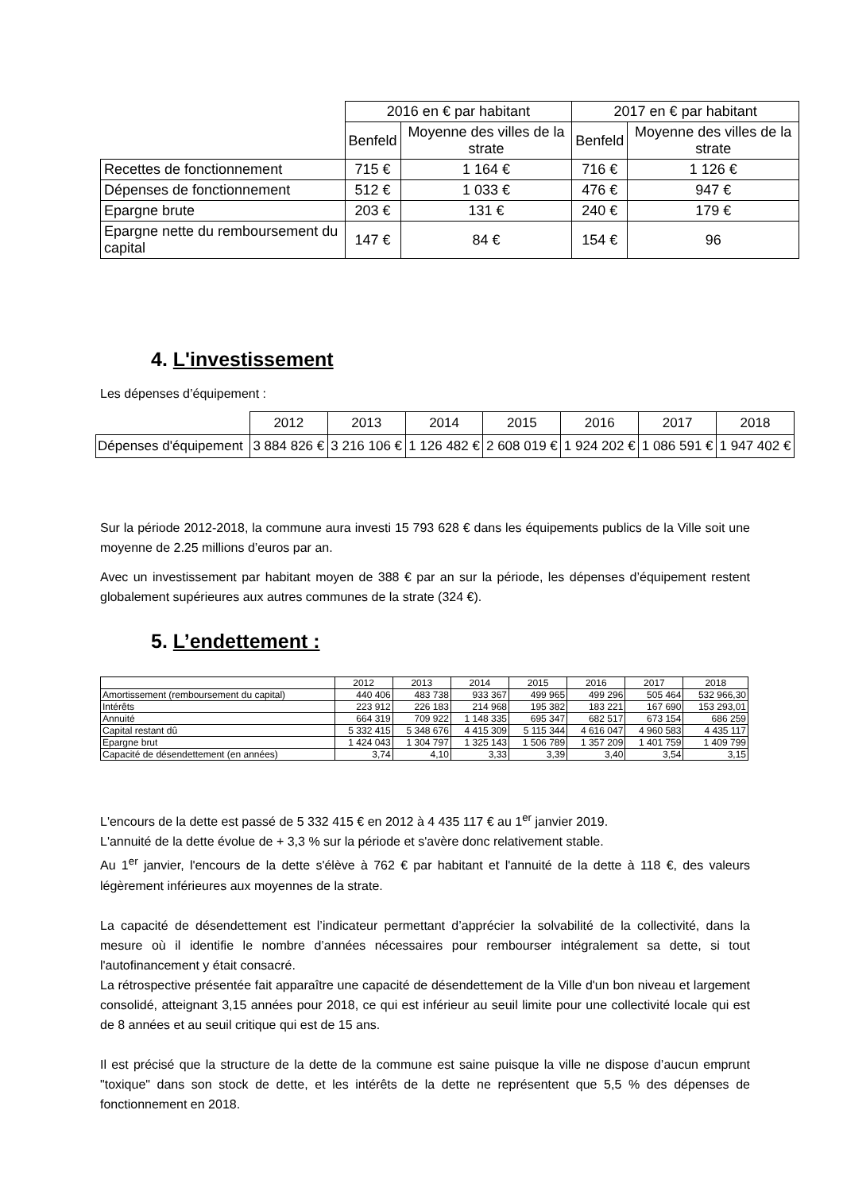| | 2016 en € par habitant | | 2017 en € par habitant | |
| --- | --- | --- | --- | --- |
| | Benfeld | Moyenne des villes de la strate | Benfeld | Moyenne des villes de la strate |
| Recettes de fonctionnement | 715 € | 1 164 € | 716 € | 1 126 € |
| Dépenses de fonctionnement | 512 € | 1 033 € | 476 € | 947 € |
| Epargne brute | 203 € | 131 € | 240 € | 179 € |
| Epargne nette du remboursement du capital | 147 € | 84 € | 154 € | 96 |
4. L'investissement
Les dépenses d’équipement :
| | 2012 | 2013 | 2014 | 2015 | 2016 | 2017 | 2018 |
| --- | --- | --- | --- | --- | --- | --- | --- |
| Dépenses d'équipement | 3 884 826 € | 3 216 106 € | 1 126 482 € | 2 608 019 € | 1 924 202 € | 1 086 591 € | 1 947 402 € |
Sur la période 2012-2018, la commune aura investi 15 793 628 € dans les équipements publics de la Ville soit une moyenne de 2.25 millions d’euros par an.
Avec un investissement par habitant moyen de 388 € par an sur la période, les dépenses d’équipement restent globalement supérieures aux autres communes de la strate (324 €).
5. L’endettement :
| | 2012 | 2013 | 2014 | 2015 | 2016 | 2017 | 2018 |
| --- | --- | --- | --- | --- | --- | --- | --- |
| Amortissement (remboursement du capital) | 440 406 | 483 738 | 933 367 | 499 965 | 499 296 | 505 464 | 532 966,30 |
| Intérêts | 223 912 | 226 183 | 214 968 | 195 382 | 183 221 | 167 690 | 153 293,01 |
| Annuité | 664 319 | 709 922 | 1 148 335 | 695 347 | 682 517 | 673 154 | 686 259 |
| Capital restant dû | 5 332 415 | 5 348 676 | 4 415 309 | 5 115 344 | 4 616 047 | 4 960 583 | 4 435 117 |
| Epargne brut | 1 424 043 | 1 304 797 | 1 325 143 | 1 506 789 | 1 357 209 | 1 401 759 | 1 409 799 |
| Capacité de désendettement (en années) | 3,74 | 4,10 | 3,33 | 3,39 | 3,40 | 3,54 | 3,15 |
L'encours de la dette est passé de 5 332 415 € en 2012 à 4 435 117 € au 1<sup>er</sup> janvier 2019.
L'annuité de la dette évolue de + 3,3 % sur la période et s'avère donc relativement stable.
Au 1<sup>er</sup> janvier, l'encours de la dette s'élève à 762 € par habitant et l'annuité de la dette à 118 €, des valeurs légèrement inférieures aux moyennes de la strate.
La capacité de désendettement est l’indicateur permettant d’apprécier la solvabilité de la collectivité, dans la mesure où il identifie le nombre d’années nécessaires pour rembourser intégralement sa dette, si tout l'autofinancement y était consacré.
La rétrospective présentée fait apparaître une capacité de désendettement de la Ville d'un bon niveau et largement consolidé, atteignant 3,15 années pour 2018, ce qui est inférieur au seuil limite pour une collectivité locale qui est de 8 années et au seuil critique qui est de 15 ans.
Il est précisé que la structure de la dette de la commune est saine puisque la ville ne dispose d’aucun emprunt "toxique" dans son stock de dette, et les intérêts de la dette ne représentent que 5,5 % des dépenses de fonctionnement en 2018.